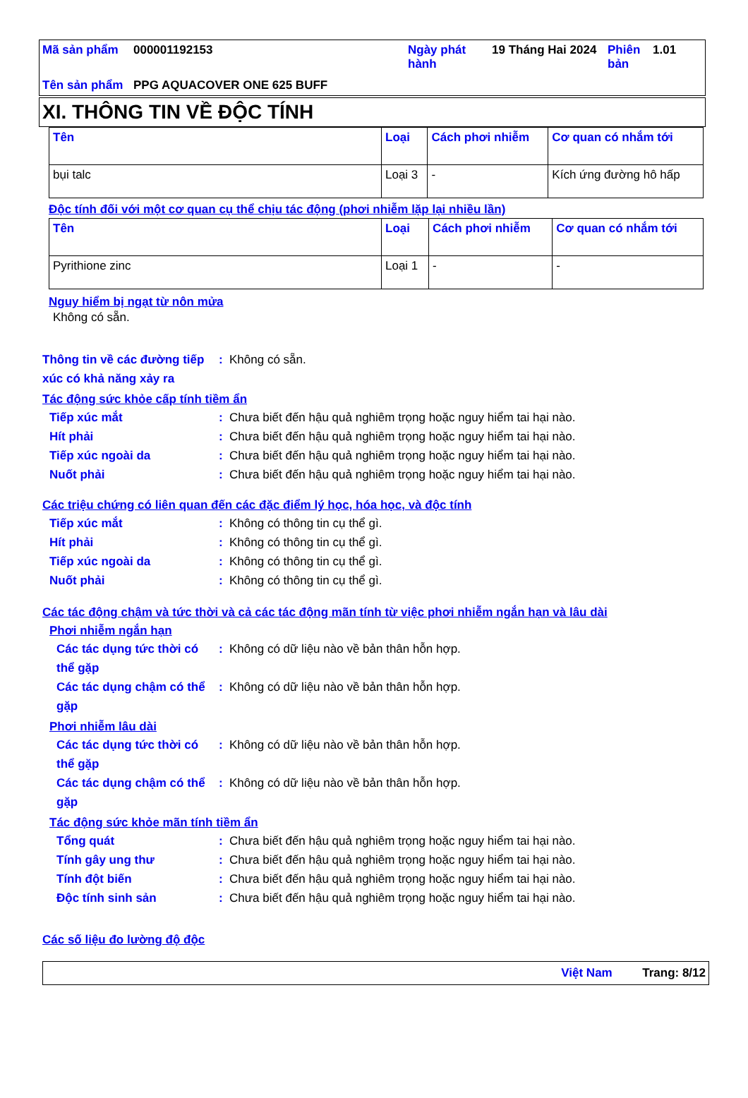| Mã sản phẩm | 000001192153 | Ngày phát hành | 19 Tháng Hai 2024 | Phiên bản | 1.01 |
| Tên sản phẩm | PPG AQUACOVER ONE 625 BUFF | | | | |
XI. THÔNG TIN VỀ ĐỘC TÍNH
| Tên | Loại | Cách phơi nhiễm | Cơ quan có nhắm tới |
| --- | --- | --- | --- |
| bụi talc | Loại 3 | - | Kích ứng đường hô hấp |
Độc tính đối với một cơ quan cụ thể chịu tác động (phơi nhiễm lặp lại nhiều lần)
| Tên | Loại | Cách phơi nhiễm | Cơ quan có nhắm tới |
| --- | --- | --- | --- |
| Pyrithione zinc | Loại 1 | - | - |
Nguy hiểm bị ngạt từ nôn mửa
Không có sẵn.
Thông tin về các đường tiếp xúc có khả năng xảy ra: Không có sẵn.
Tác động sức khỏe cấp tính tiềm ẩn
Tiếp xúc mắt: Chưa biết đến hậu quả nghiêm trọng hoặc nguy hiểm tai hại nào.
Hít phải: Chưa biết đến hậu quả nghiêm trọng hoặc nguy hiểm tai hại nào.
Tiếp xúc ngoài da: Chưa biết đến hậu quả nghiêm trọng hoặc nguy hiểm tai hại nào.
Nuốt phải: Chưa biết đến hậu quả nghiêm trọng hoặc nguy hiểm tai hại nào.
Các triệu chứng có liên quan đến các đặc điểm lý học, hóa học, và độc tính
Tiếp xúc mắt: Không có thông tin cụ thể gì.
Hít phải: Không có thông tin cụ thể gì.
Tiếp xúc ngoài da: Không có thông tin cụ thể gì.
Nuốt phải: Không có thông tin cụ thể gì.
Các tác động chậm và tức thời và cả các tác động mãn tính từ việc phơi nhiễm ngắn hạn và lâu dài
Phơi nhiễm ngắn hạn
Các tác dụng tức thời có thể gặp: Không có dữ liệu nào về bản thân hỗn hợp.
Các tác dụng chậm có thể gặp: Không có dữ liệu nào về bản thân hỗn hợp.
Phơi nhiễm lâu dài
Các tác dụng tức thời có thể gặp: Không có dữ liệu nào về bản thân hỗn hợp.
Các tác dụng chậm có thể gặp: Không có dữ liệu nào về bản thân hỗn hợp.
Tác động sức khỏe mãn tính tiềm ẩn
Tổng quát: Chưa biết đến hậu quả nghiêm trọng hoặc nguy hiểm tai hại nào.
Tính gây ung thư: Chưa biết đến hậu quả nghiêm trọng hoặc nguy hiểm tai hại nào.
Tính đột biến: Chưa biết đến hậu quả nghiêm trọng hoặc nguy hiểm tai hại nào.
Độc tính sinh sản: Chưa biết đến hậu quả nghiêm trọng hoặc nguy hiểm tai hại nào.
Các số liệu đo lường độ độc
Việt Nam Trang: 8/12